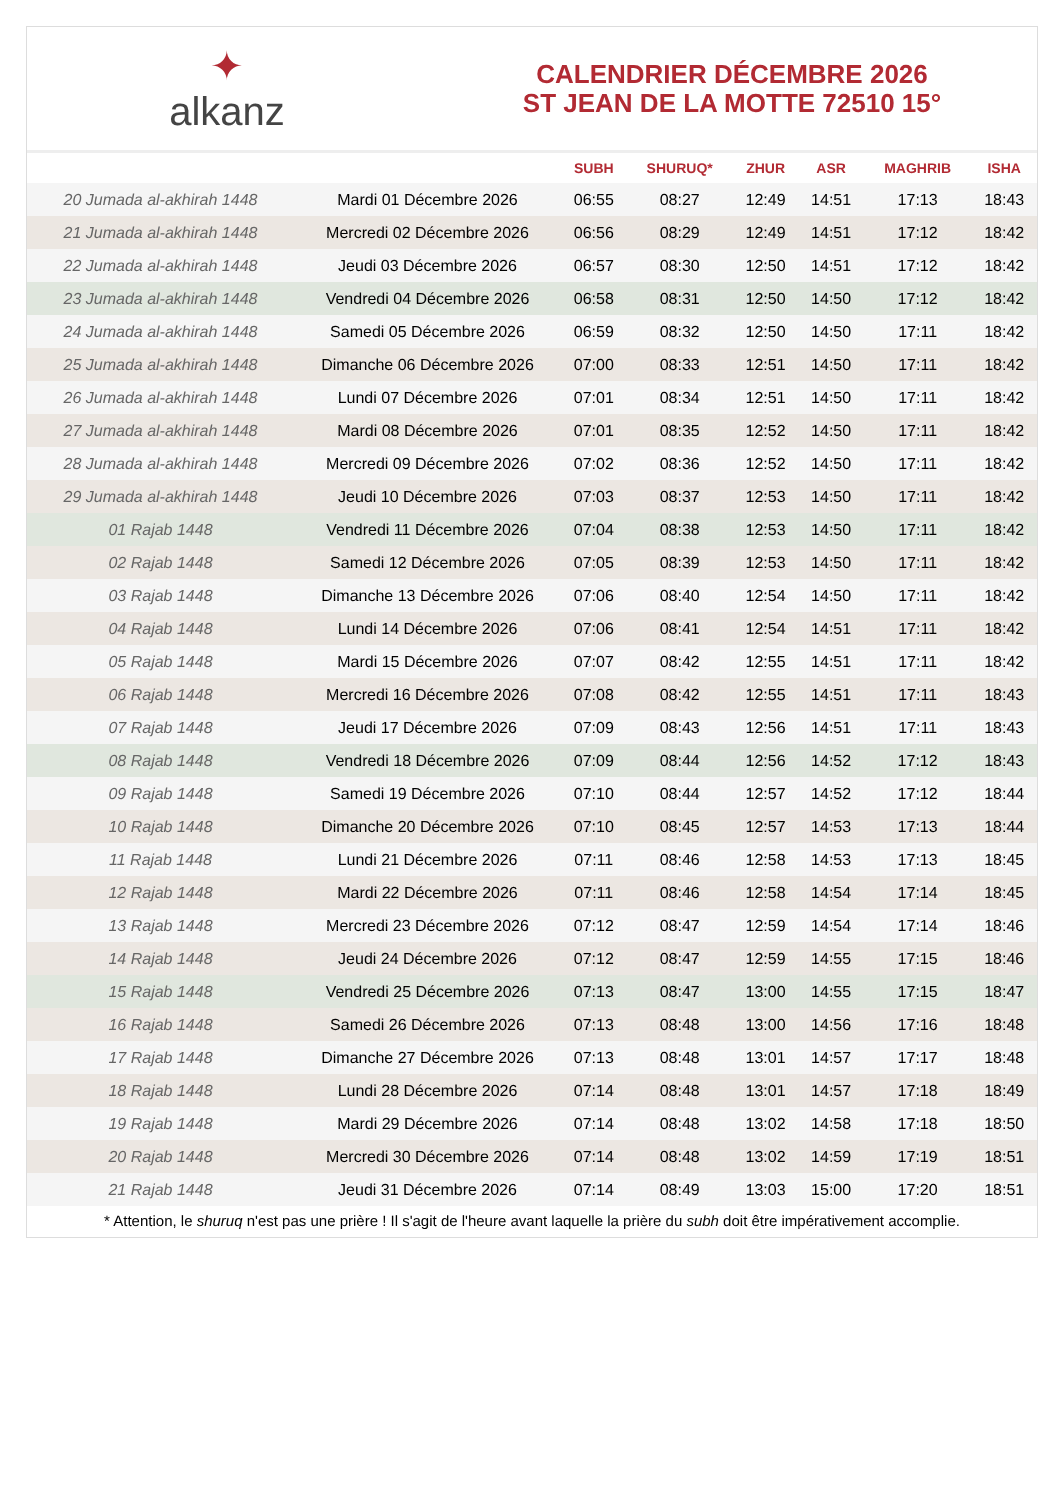✦
alkanz
CALENDRIER DÉCEMBRE 2026
ST JEAN DE LA MOTTE 72510 15°
| | | SUBH | SHURUQ* | ZHUR | ASR | MAGHRIB | ISHA |
| --- | --- | --- | --- | --- | --- | --- | --- |
| 20 Jumada al-akhirah 1448 | Mardi 01 Décembre 2026 | 06:55 | 08:27 | 12:49 | 14:51 | 17:13 | 18:43 |
| 21 Jumada al-akhirah 1448 | Mercredi 02 Décembre 2026 | 06:56 | 08:29 | 12:49 | 14:51 | 17:12 | 18:42 |
| 22 Jumada al-akhirah 1448 | Jeudi 03 Décembre 2026 | 06:57 | 08:30 | 12:50 | 14:51 | 17:12 | 18:42 |
| 23 Jumada al-akhirah 1448 | Vendredi 04 Décembre 2026 | 06:58 | 08:31 | 12:50 | 14:50 | 17:12 | 18:42 |
| 24 Jumada al-akhirah 1448 | Samedi 05 Décembre 2026 | 06:59 | 08:32 | 12:50 | 14:50 | 17:11 | 18:42 |
| 25 Jumada al-akhirah 1448 | Dimanche 06 Décembre 2026 | 07:00 | 08:33 | 12:51 | 14:50 | 17:11 | 18:42 |
| 26 Jumada al-akhirah 1448 | Lundi 07 Décembre 2026 | 07:01 | 08:34 | 12:51 | 14:50 | 17:11 | 18:42 |
| 27 Jumada al-akhirah 1448 | Mardi 08 Décembre 2026 | 07:01 | 08:35 | 12:52 | 14:50 | 17:11 | 18:42 |
| 28 Jumada al-akhirah 1448 | Mercredi 09 Décembre 2026 | 07:02 | 08:36 | 12:52 | 14:50 | 17:11 | 18:42 |
| 29 Jumada al-akhirah 1448 | Jeudi 10 Décembre 2026 | 07:03 | 08:37 | 12:53 | 14:50 | 17:11 | 18:42 |
| 01 Rajab 1448 | Vendredi 11 Décembre 2026 | 07:04 | 08:38 | 12:53 | 14:50 | 17:11 | 18:42 |
| 02 Rajab 1448 | Samedi 12 Décembre 2026 | 07:05 | 08:39 | 12:53 | 14:50 | 17:11 | 18:42 |
| 03 Rajab 1448 | Dimanche 13 Décembre 2026 | 07:06 | 08:40 | 12:54 | 14:50 | 17:11 | 18:42 |
| 04 Rajab 1448 | Lundi 14 Décembre 2026 | 07:06 | 08:41 | 12:54 | 14:51 | 17:11 | 18:42 |
| 05 Rajab 1448 | Mardi 15 Décembre 2026 | 07:07 | 08:42 | 12:55 | 14:51 | 17:11 | 18:42 |
| 06 Rajab 1448 | Mercredi 16 Décembre 2026 | 07:08 | 08:42 | 12:55 | 14:51 | 17:11 | 18:43 |
| 07 Rajab 1448 | Jeudi 17 Décembre 2026 | 07:09 | 08:43 | 12:56 | 14:51 | 17:11 | 18:43 |
| 08 Rajab 1448 | Vendredi 18 Décembre 2026 | 07:09 | 08:44 | 12:56 | 14:52 | 17:12 | 18:43 |
| 09 Rajab 1448 | Samedi 19 Décembre 2026 | 07:10 | 08:44 | 12:57 | 14:52 | 17:12 | 18:44 |
| 10 Rajab 1448 | Dimanche 20 Décembre 2026 | 07:10 | 08:45 | 12:57 | 14:53 | 17:13 | 18:44 |
| 11 Rajab 1448 | Lundi 21 Décembre 2026 | 07:11 | 08:46 | 12:58 | 14:53 | 17:13 | 18:45 |
| 12 Rajab 1448 | Mardi 22 Décembre 2026 | 07:11 | 08:46 | 12:58 | 14:54 | 17:14 | 18:45 |
| 13 Rajab 1448 | Mercredi 23 Décembre 2026 | 07:12 | 08:47 | 12:59 | 14:54 | 17:14 | 18:46 |
| 14 Rajab 1448 | Jeudi 24 Décembre 2026 | 07:12 | 08:47 | 12:59 | 14:55 | 17:15 | 18:46 |
| 15 Rajab 1448 | Vendredi 25 Décembre 2026 | 07:13 | 08:47 | 13:00 | 14:55 | 17:15 | 18:47 |
| 16 Rajab 1448 | Samedi 26 Décembre 2026 | 07:13 | 08:48 | 13:00 | 14:56 | 17:16 | 18:48 |
| 17 Rajab 1448 | Dimanche 27 Décembre 2026 | 07:13 | 08:48 | 13:01 | 14:57 | 17:17 | 18:48 |
| 18 Rajab 1448 | Lundi 28 Décembre 2026 | 07:14 | 08:48 | 13:01 | 14:57 | 17:18 | 18:49 |
| 19 Rajab 1448 | Mardi 29 Décembre 2026 | 07:14 | 08:48 | 13:02 | 14:58 | 17:18 | 18:50 |
| 20 Rajab 1448 | Mercredi 30 Décembre 2026 | 07:14 | 08:48 | 13:02 | 14:59 | 17:19 | 18:51 |
| 21 Rajab 1448 | Jeudi 31 Décembre 2026 | 07:14 | 08:49 | 13:03 | 15:00 | 17:20 | 18:51 |
* Attention, le shuruq n'est pas une prière ! Il s'agit de l'heure avant laquelle la prière du subh doit être impérativement accomplie.